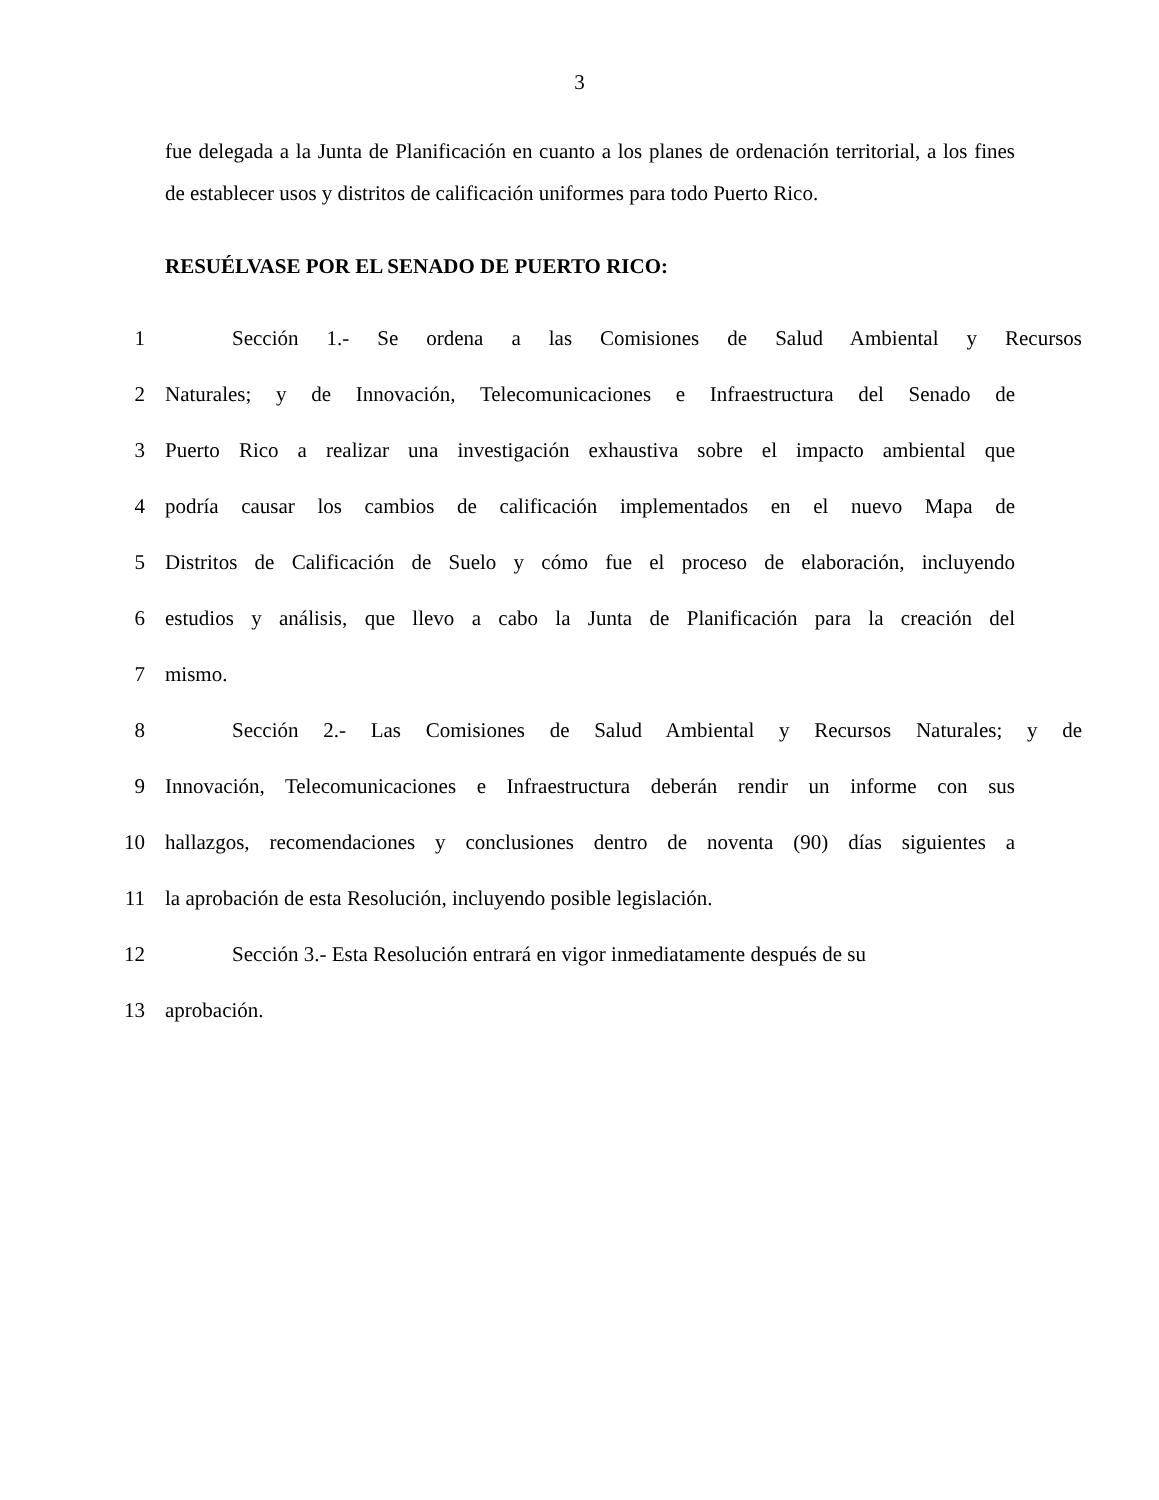3
fue delegada a la Junta de Planificación en cuanto a los planes de ordenación territorial, a los fines de establecer usos y distritos de calificación uniformes para todo Puerto Rico.
RESUÉLVASE POR EL SENADO DE PUERTO RICO:
1 Sección 1.- Se ordena a las Comisiones de Salud Ambiental y Recursos
2 Naturales; y de Innovación, Telecomunicaciones e Infraestructura del Senado de
3 Puerto Rico a realizar una investigación exhaustiva sobre el impacto ambiental que
4 podría causar los cambios de calificación implementados en el nuevo Mapa de
5 Distritos de Calificación de Suelo y cómo fue el proceso de elaboración, incluyendo
6 estudios y análisis, que llevo a cabo la Junta de Planificación para la creación del
7 mismo.
8 Sección 2.- Las Comisiones de Salud Ambiental y Recursos Naturales; y de
9 Innovación, Telecomunicaciones e Infraestructura deberán rendir un informe con sus
10 hallazgos, recomendaciones y conclusiones dentro de noventa (90) días siguientes a
11 la aprobación de esta Resolución, incluyendo posible legislación.
12 Sección 3.- Esta Resolución entrará en vigor inmediatamente después de su
13 aprobación.